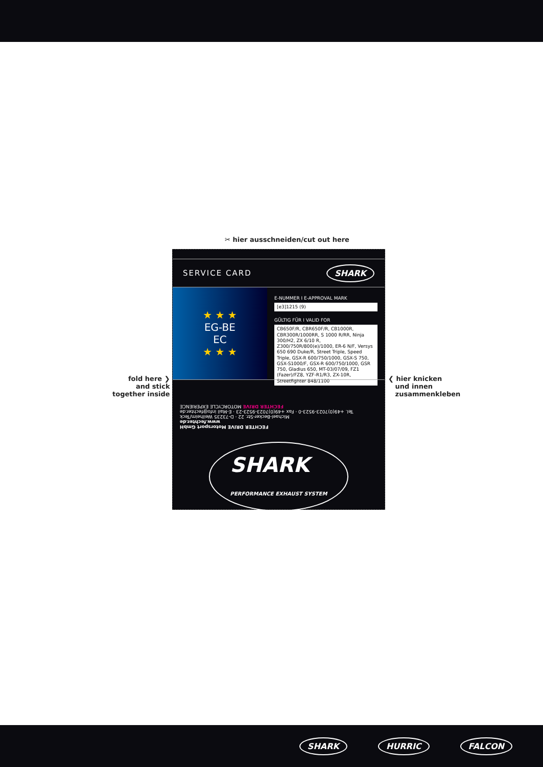✂ hier ausschneiden/cut out here
fold here ❯
and stick
together inside
SERVICE CARD SHARK
★ ★ ★
EG-BE
EC
★ ★ ★
E-NUMMER I E-APPROVAL MARK
[e3]1215 (9)
GÜLTIG FÜR I VALID FOR
CB650F/R, CBR650F/R, CB1000R, CBR300R/1000RR, S 1000 R/RR, Ninja 300/H2, ZX 6/10 R, Z300/750R/800(e)/1000, ER-6 N/F, Versys 650 690 Duke/R, Street Triple, Speed Triple, GSX-R 600/750/1000, GSX-S 750, GSX-S1000/F, GSX-R 600/750/1000, GSR 750, Gladius 650, MT-03/07/09, FZ1 (Fazer)/FZ8, YZF-R1/R3, ZX-10R, Streetfighter 848/1100
FECHTER DRIVE Motorsport GmbH
www.fechter.de
Michael-Becker-Str. 22 · D-73235 Weilheim/Teck
Tel. +49(0)7023-9523-0 · Fax +49(0)7023-9523-23 · E-Mail info@fechter.de
FECHTER DRIVE MOTORCYCLE EXPERIENCE
SHARK
PERFORMANCE EXHAUST SYSTEM
❮ hier knicken
und innen
zusammenkleben
SHARK HURRIC FALCON